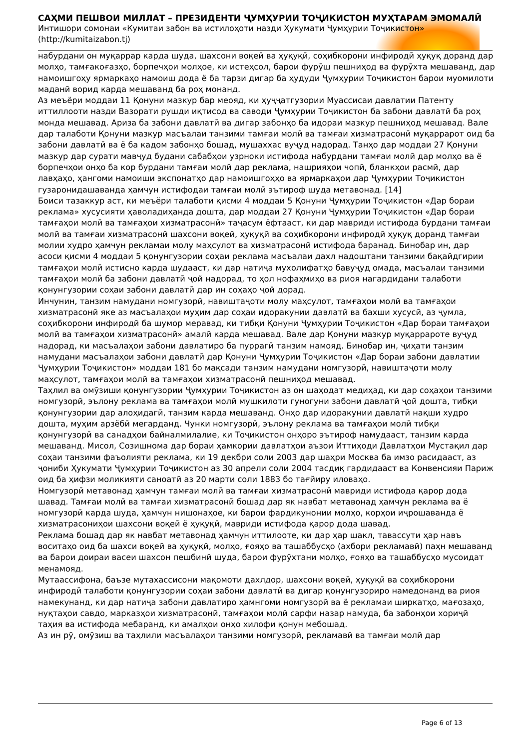САҲМИ ПЕШВОИ МИЛЛАТ – ПРЕЗИДЕНТИ ҶУМҲУРИИ ТОҶИКИСТОН МУҲТАРАМ ЭМОМАЛӢ
Интишори сомонаи «Кумитаи забон ва истилоҳоти назди Ҳукумати Ҷумҳурии Тоҷикистон»
(http://kumitaizabon.tj)
набурдани он муқаррар карда шуда, шахсони воқеӣ ва ҳуқуқӣ, соҳибкорони инфиродӣ ҳуқуқ доранд дар молҳо, тамғакоғазҳо, борпечҳои молҳое, ки истеҳсол, барои фурӯш пешниҳод ва фурӯхта мешаванд, дар намоишгоҳу ярмаркаҳо намоиш дода ё ба тарзи дигар ба ҳудуди Ҷумҳурии Тоҷикистон барои муомилоти маданӣ ворид карда мешаванд ба роҳ монанд.
Аз меъёри моддаи 11 Қонуни мазкур бар меояд, ки ҳуҷҷатгузории Муассисаи давлатии Патенту иттиллооти назди Вазорати рушди иқтисод ва саводи Ҷумҳурии Тоҷикистон ба забони давлатӣ ба роҳ монда мешавад. Ариза ба забони давлатӣ ва дигар забонҳо ба идораи мазкур пешниҳод мешавад. Вале дар талаботи Қонуни мазкур масъалаи танзими тамғаи молӣ ва тамғаи хизматрасонӣ муқаррарот оид ба забони давлатӣ ва ё ба кадом забонҳо бошад, мушаххас вуҷуд надорад. Танҳо дар моддаи 27 Қонуни мазкур дар сурати мавҷуд будани сабабҳои узрноки истифода набурдани тамғаи молӣ дар молҳо ва ё борпечҳои онҳо ба кор бурдани тамғаи молӣ дар реклама, нашрияҳои чопӣ, бланкҳои расмӣ, дар лавҳаҳо, ҳангоми намоиши экспонатҳо дар намоишгоҳҳо ва ярмаркаҳои дар Ҷумҳурии Тоҷикистон гузаронидашаванда ҳамчун истифодаи тамғаи молӣ эътироф шуда метавонад. [14]
Боиси тазаккур аст, ки меъёри талаботи қисми 4 моддаи 5 Қонуни Ҷумҳурии Тоҷикистон «Дар бораи реклама» хусусияти ҳаволадиҳанда дошта, дар моддаи 27 Қонуни Ҷумҳурии Тоҷикистон «Дар бораи тамғаҳои молӣ ва тамғаҳои хизматрасонӣ» таҷасум ёфтааст, ки дар мавриди истифода бурдани тамғаи молӣ ва тамғаи хизматрасонӣ шахсони воқеӣ, ҳуқуқӣ ва соҳибкорони инфиродӣ ҳуқуқ доранд тамғаи молии худро ҳамчун рекламаи молу маҳсулот ва хизматрасонӣ истифода баранад. Бинобар ин, дар асоси қисми 4 моддаи 5 қонунгузории соҳаи реклама масъалаи дахл надоштани танзими бақайдгирии тамғаҳои молӣ истисно карда шудааст, ки дар натиҷа мухолифатҳо бавуҷуд омада, масъалаи танзими тамғаҳои молӣ ба забони давлатӣ ҷой надорад, то ҳол нофаҳмиҳо ва риоя нагардидани талаботи қонунгузории соҳаи забони давлатӣ дар ин соҳаҳо ҷой дорад.
Инчунин, танзим намудани номгузорӣ, навиштаҷоти молу маҳсулот, тамғаҳои молӣ ва тамғаҳои хизматрасонӣ яке аз масъалаҳои муҳим дар соҳаи идоракунии давлатӣ ва бахши хусусӣ, аз ҷумла, соҳибкорони инфиродӣ ба шумор меравад, ки тибқи Қонуни Ҷумҳурии Тоҷикистон «Дар бораи тамғаҳои молӣ ва тамғаҳои хизматрасонӣ» амалӣ карда мешавад. Вале дар Қонуни мазкур муқаррароте вуҷуд надорад, ки масъалаҳои забони давлатиро ба пуррагӣ танзим намояд. Бинобар ин, ҷиҳати танзим намудани масъалаҳои забони давлатӣ дар Қонуни Ҷумҳурии Тоҷикистон «Дар бораи забони давлатии Ҷумҳурии Тоҷикистон» моддаи 181 бо мақсади танзим намудани номгузорӣ, навиштаҷоти молу маҳсулот, тамғаҳои молӣ ва тамғаҳои хизматрасонӣ пешниҳод мешавад.
Таҳлил ва омӯзиши қонунгузории Ҷумҳурии Тоҷикистон аз он шаҳодат медиҳад, ки дар соҳаҳои танзими номгузорӣ, эълону реклама ва тамғаҳои молӣ мушкилоти гуногуни забони давлатӣ ҷой дошта, тибқи қонунгузории дар алоҳидагӣ, танзим карда мешаванд. Онҳо дар идоракунии давлатӣ нақши худро дошта, муҳим арзёбӣ мегарданд. Чунки номгузорӣ, эълону реклама ва тамғаҳои молӣ тибқи қонунгузорӣ ва санадҳои байналмилалие, ки Тоҷикистон онҳоро эътироф намудааст, танзим карда мешаванд. Мисол, Созишнома дар бораи ҳамкории давлатҳои аъзои Иттиҳоди Давлатҳои Мустақил дар соҳаи танзими фаъолияти реклама, ки 19 декбри соли 2003 дар шаҳри Москва ба имзо расидааст, аз ҷониби Ҳукумати Ҷумҳурии Тоҷикистон аз 30 апрели соли 2004 тасдиқ гардидааст ва Конвенсияи Париж оид ба ҳифзи моликияти саноатӣ аз 20 марти соли 1883 бо тағйиру иловаҳо.
Номгузорӣ метавонад ҳамчун тамғаи молӣ ва тамғаи хизматрасонӣ мавриди истифода қарор дода шавад. Тамғаи молӣ ва тамғаи хизматрасонӣ бошад дар як навбат метавонад ҳамчун реклама ва ё номгузорӣ карда шуда, ҳамчун нишонаҳое, ки барои фардикунонии молҳо, корҳои иҷрошаванда ё хизматрасониҳои шахсони воқеӣ ё ҳуқуқӣ, мавриди истифода қарор дода шавад.
Реклама бошад дар як навбат метавонад ҳамчун иттилооте, ки дар ҳар шакл, тавассути ҳар навъ воситаҳо оид ба шахси воқеӣ ва ҳуқуқӣ, молҳо, ғояҳо ва ташаббусҳо (ахбори рекламавӣ) паҳн мешаванд ва барои доираи васеи шахсон пешбинӣ шуда, барои фурӯхтани молҳо, ғояҳо ва ташаббусҳо мусоидат менамояд.
Мутаассифона, баъзе мутахассисони мақомоти дахлдор, шахсони воқеӣ, ҳуқуқӣ ва соҳибкорони инфиродӣ талаботи қонунгузории соҳаи забони давлатӣ ва дигар қонунгузориро намедонанд ва риоя намекунанд, ки дар натиҷа забони давлатиро ҳамнгоми номгузорӣ ва ё рекламаи ширкатҳо, мағозаҳо, нуқтаҳои савдо, марказҳои хизматрасонӣ, тамғаҳои молӣ сарфи назар намуда, ба забонҳои хориҷӣ таҳия ва истифода мебаранд, ки амалҳои онҳо хилофи қонун мебошад.
Аз ин рӯ, омӯзиш ва таҳлили масъалаҳои танзими номгузорӣ, рекламавӣ ва тамғаи молӣ дар
Page 6 of 13